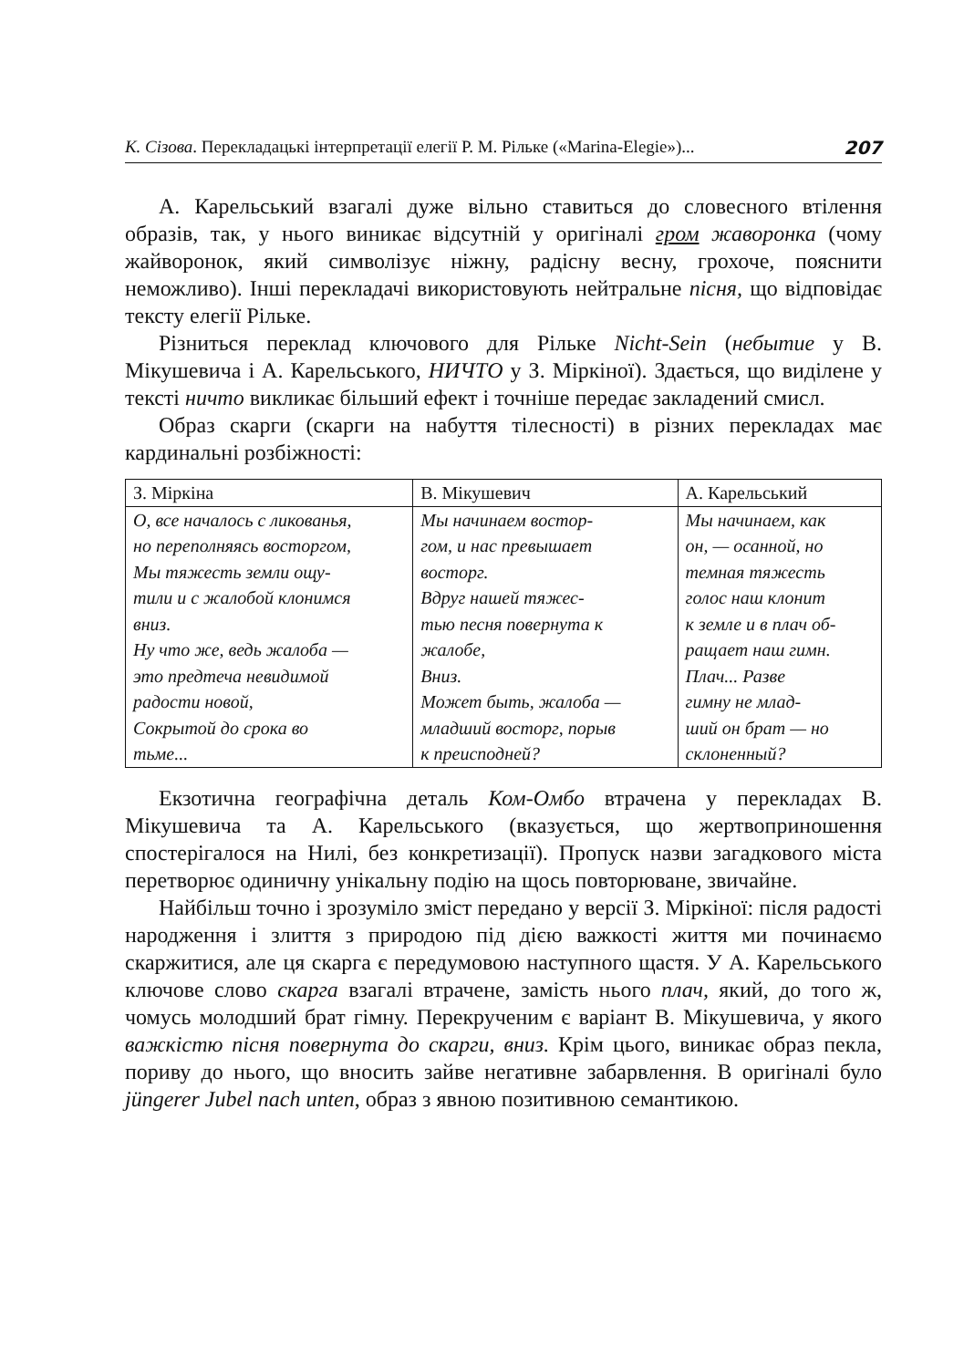К. Сізова. Перекладацькі інтерпретації елегії Р. М. Рільке («Marina-Elegie»)... 207
А. Карельський взагалі дуже вільно ставиться до словесного вті­лення образів, так, у нього виникає відсутній у оригіналі гром жа­воронка (чому жайворонок, який символізує ніжну, радісну весну, грохоче, пояснити неможливо). Інші перекладачі використовують нейтральне пісня, що відповідає тексту елегії Рільке.
Різниться переклад ключового для Рільке Nicht-Sein (небытие у В. Мікушевича і А. Карельського, НИЧТО у З. Міркіної). Здається, що виділене у тексті ничто викликає більший ефект і точніше передає закладений смисл.
Образ скарги (скарги на набуття тілесності) в різних перекладах має кардинальні розбіжності:
| З. Міркіна | В. Мікушевич | А. Карельський |
| О, все началось с ликованья, но переполняясь восторгом, Мы тяжесть земли ощу- тили и с жалобой клонимся вниз. Ну что же, ведь жалоба — это предтеча невидимой радости новой, Сокрытой до срока во тьме... | Мы начинаем востор- гом, и нас превышает восторг. Вдруг нашей тяжес- тью песня повернута к жалобе, Вниз. Может быть, жалоба — младший восторг, порыв к преисподней? | Мы начинаем, как он, — осанной, но темная тяжесть голос наш клонит к земле и в плач об- ращает наш гимн. Плач... Разве гимну не млад- ший он брат — но склоненный? |
Екзотична географічна деталь Ком-Омбо втрачена у перекладах В. Мікушевича та А. Карельського (вказується, що жертвоприношен­ня спостерігалося на Нилі, без конкретизації). Пропуск назви загад­кового міста перетворює одиничну унікальну подію на щось повто­рюване, звичайне.
Найбільш точно і зрозуміло зміст передано у версії З. Міркі­ної: після радості народження і злиття з природою під дією важко­сті життя ми починаємо скаржитися, але ця скарга є передумовою наступного щастя. У А. Карельського ключове слово скарга взага­лі втрачене, замість нього плач, який, до того ж, чомусь молодший брат гімну. Перекрученим є варіант В. Мікушевича, у якого важ­кістю пісня повернута до скарги, вниз. Крім цього, виникає образ пекла, пориву до нього, що вносить зайве негативне забарвлення. В оригіналі було jüngerer Jubel nach unten, образ з явною позитивною семантикою.